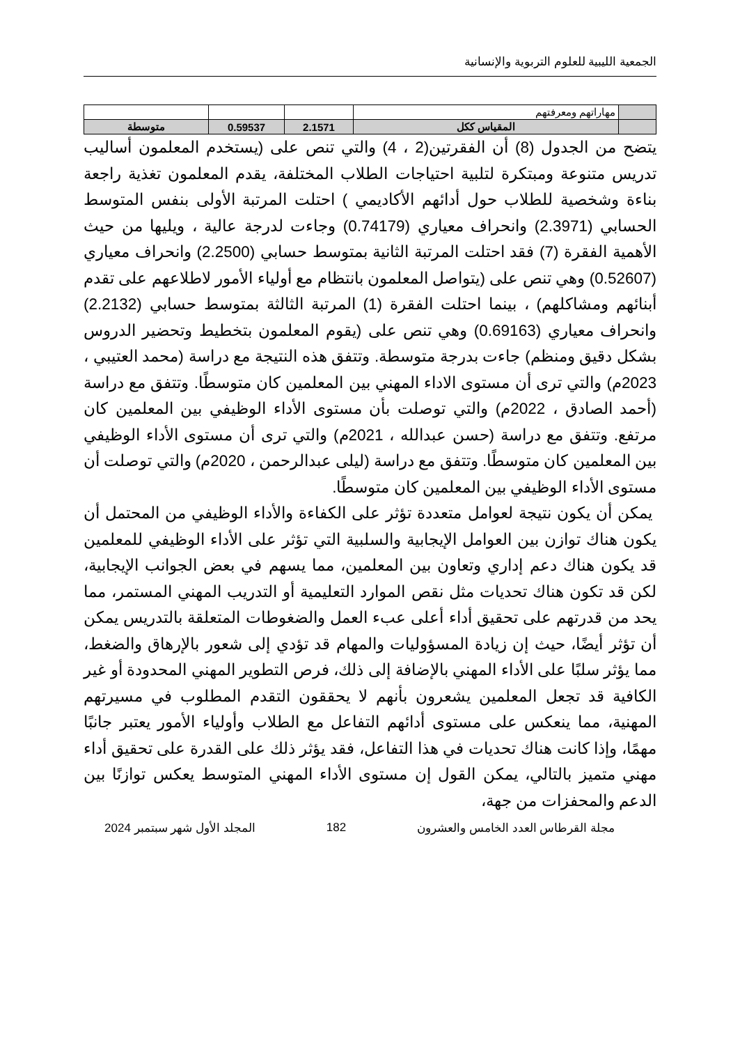الجمعية الليبية للعلوم التربوية والإنسانية
| | مهاراتهم ومعرفتهم | | | |
| | المقياس ككل | 2.1571 | 0.59537 | متوسطة |
يتضح من الجدول (8) أن الفقرتين(2 ، 4) والتي تنص على (يستخدم المعلمون أساليب تدريس متنوعة ومبتكرة لتلبية احتياجات الطلاب المختلفة، يقدم المعلمون تغذية راجعة بناءة وشخصية للطلاب حول أدائهم الأكاديمي ) احتلت المرتبة الأولى بنفس المتوسط الحسابي (2.3971) وانحراف معياري (0.74179) وجاءت لدرجة عالية ، ويليها من حيث الأهمية الفقرة (7) فقد احتلت المرتبة الثانية بمتوسط حسابي (2.2500) وانحراف معياري (0.52607) وهي تنص على (يتواصل المعلمون بانتظام مع أولياء الأمور لاطلاعهم على تقدم أبنائهم ومشاكلهم) ، بينما احتلت الفقرة (1) المرتبة الثالثة بمتوسط حسابي (2.2132) وانحراف معياري (0.69163) وهي تنص على (يقوم المعلمون بتخطيط وتحضير الدروس بشكل دقيق ومنظم) جاءت بدرجة متوسطة. وتتفق هذه النتيجة مع دراسة (محمد العتيبي ، 2023م) والتي ترى أن مستوى الاداء المهني بين المعلمين كان متوسطًا. وتتفق مع دراسة (أحمد الصادق ، 2022م) والتي توصلت بأن مستوى الأداء الوظيفي بين المعلمين كان مرتفع. وتتفق مع دراسة (حسن عبدالله ، 2021م) والتي ترى أن مستوى الأداء الوظيفي بين المعلمين كان متوسطًا. وتتفق مع دراسة (ليلى عبدالرحمن ، 2020م) والتي توصلت أن مستوى الأداء الوظيفي بين المعلمين كان متوسطًا.
يمكن أن يكون نتيجة لعوامل متعددة تؤثر على الكفاءة والأداء الوظيفي من المحتمل أن يكون هناك توازن بين العوامل الإيجابية والسلبية التي تؤثر على الأداء الوظيفي للمعلمين قد يكون هناك دعم إداري وتعاون بين المعلمين، مما يسهم في بعض الجوانب الإيجابية، لكن قد تكون هناك تحديات مثل نقص الموارد التعليمية أو التدريب المهني المستمر، مما يحد من قدرتهم على تحقيق أداء أعلى عبء العمل والضغوطات المتعلقة بالتدريس يمكن أن تؤثر أيضًا، حيث إن زيادة المسؤوليات والمهام قد تؤدي إلى شعور بالإرهاق والضغط، مما يؤثر سلبًا على الأداء المهني بالإضافة إلى ذلك، فرص التطوير المهني المحدودة أو غير الكافية قد تجعل المعلمين يشعرون بأنهم لا يحققون التقدم المطلوب في مسيرتهم المهنية، مما ينعكس على مستوى أدائهم التفاعل مع الطلاب وأولياء الأمور يعتبر جانبًا مهمًا، وإذا كانت هناك تحديات في هذا التفاعل، فقد يؤثر ذلك على القدرة على تحقيق أداء مهني متميز بالتالي، يمكن القول إن مستوى الأداء المهني المتوسط يعكس توازنًا بين الدعم والمحفزات من جهة،
مجلة القرطاس العدد الخامس والعشرون 182 المجلد الأول شهر سبتمبر 2024